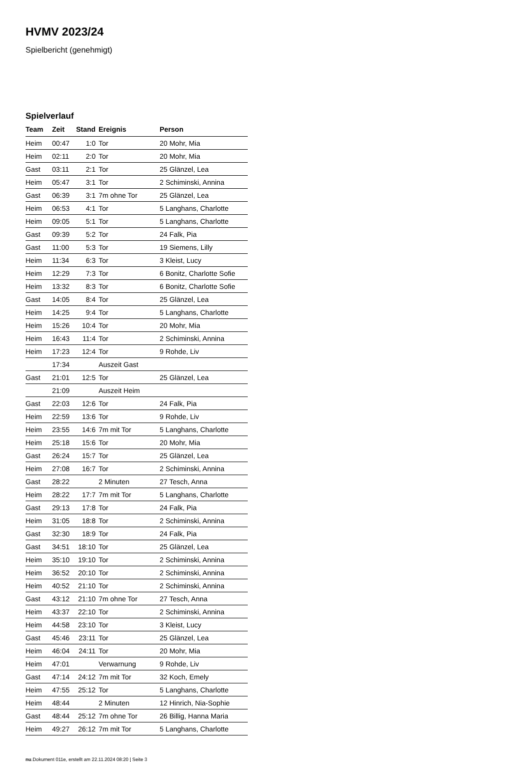HVMV 2023/24
Spielbericht (genehmigt)
Spielverlauf
| Team | Zeit | Stand | Ereignis | Person |
| --- | --- | --- | --- | --- |
| Heim | 00:47 | 1:0 | Tor | 20 Mohr, Mia |
| Heim | 02:11 | 2:0 | Tor | 20 Mohr, Mia |
| Gast | 03:11 | 2:1 | Tor | 25 Glänzel, Lea |
| Heim | 05:47 | 3:1 | Tor | 2 Schiminski, Annina |
| Gast | 06:39 | 3:1 | 7m ohne Tor | 25 Glänzel, Lea |
| Heim | 06:53 | 4:1 | Tor | 5 Langhans, Charlotte |
| Heim | 09:05 | 5:1 | Tor | 5 Langhans, Charlotte |
| Gast | 09:39 | 5:2 | Tor | 24 Falk, Pia |
| Gast | 11:00 | 5:3 | Tor | 19 Siemens, Lilly |
| Heim | 11:34 | 6:3 | Tor | 3 Kleist, Lucy |
| Heim | 12:29 | 7:3 | Tor | 6 Bonitz, Charlotte Sofie |
| Heim | 13:32 | 8:3 | Tor | 6 Bonitz, Charlotte Sofie |
| Gast | 14:05 | 8:4 | Tor | 25 Glänzel, Lea |
| Heim | 14:25 | 9:4 | Tor | 5 Langhans, Charlotte |
| Heim | 15:26 | 10:4 | Tor | 20 Mohr, Mia |
| Heim | 16:43 | 11:4 | Tor | 2 Schiminski, Annina |
| Heim | 17:23 | 12:4 | Tor | 9 Rohde, Liv |
| | 17:34 | | Auszeit Gast | |
| Gast | 21:01 | 12:5 | Tor | 25 Glänzel, Lea |
| | 21:09 | | Auszeit Heim | |
| Gast | 22:03 | 12:6 | Tor | 24 Falk, Pia |
| Heim | 22:59 | 13:6 | Tor | 9 Rohde, Liv |
| Heim | 23:55 | 14:6 | 7m mit Tor | 5 Langhans, Charlotte |
| Heim | 25:18 | 15:6 | Tor | 20 Mohr, Mia |
| Gast | 26:24 | 15:7 | Tor | 25 Glänzel, Lea |
| Heim | 27:08 | 16:7 | Tor | 2 Schiminski, Annina |
| Gast | 28:22 | | 2 Minuten | 27 Tesch, Anna |
| Heim | 28:22 | 17:7 | 7m mit Tor | 5 Langhans, Charlotte |
| Gast | 29:13 | 17:8 | Tor | 24 Falk, Pia |
| Heim | 31:05 | 18:8 | Tor | 2 Schiminski, Annina |
| Gast | 32:30 | 18:9 | Tor | 24 Falk, Pia |
| Gast | 34:51 | 18:10 | Tor | 25 Glänzel, Lea |
| Heim | 35:10 | 19:10 | Tor | 2 Schiminski, Annina |
| Heim | 36:52 | 20:10 | Tor | 2 Schiminski, Annina |
| Heim | 40:52 | 21:10 | Tor | 2 Schiminski, Annina |
| Gast | 43:12 | 21:10 | 7m ohne Tor | 27 Tesch, Anna |
| Heim | 43:37 | 22:10 | Tor | 2 Schiminski, Annina |
| Heim | 44:58 | 23:10 | Tor | 3 Kleist, Lucy |
| Gast | 45:46 | 23:11 | Tor | 25 Glänzel, Lea |
| Heim | 46:04 | 24:11 | Tor | 20 Mohr, Mia |
| Heim | 47:01 | | Verwarnung | 9 Rohde, Liv |
| Gast | 47:14 | 24:12 | 7m mit Tor | 32 Koch, Emely |
| Heim | 47:55 | 25:12 | Tor | 5 Langhans, Charlotte |
| Heim | 48:44 | | 2 Minuten | 12 Hinrich, Nia-Sophie |
| Gast | 48:44 | 25:12 | 7m ohne Tor | 26 Billig, Hanna Maria |
| Heim | 49:27 | 26:12 | 7m mit Tor | 5 Langhans, Charlotte |
nu.Dokument 011e, erstellt am 22.11.2024 08:20 | Seite 3